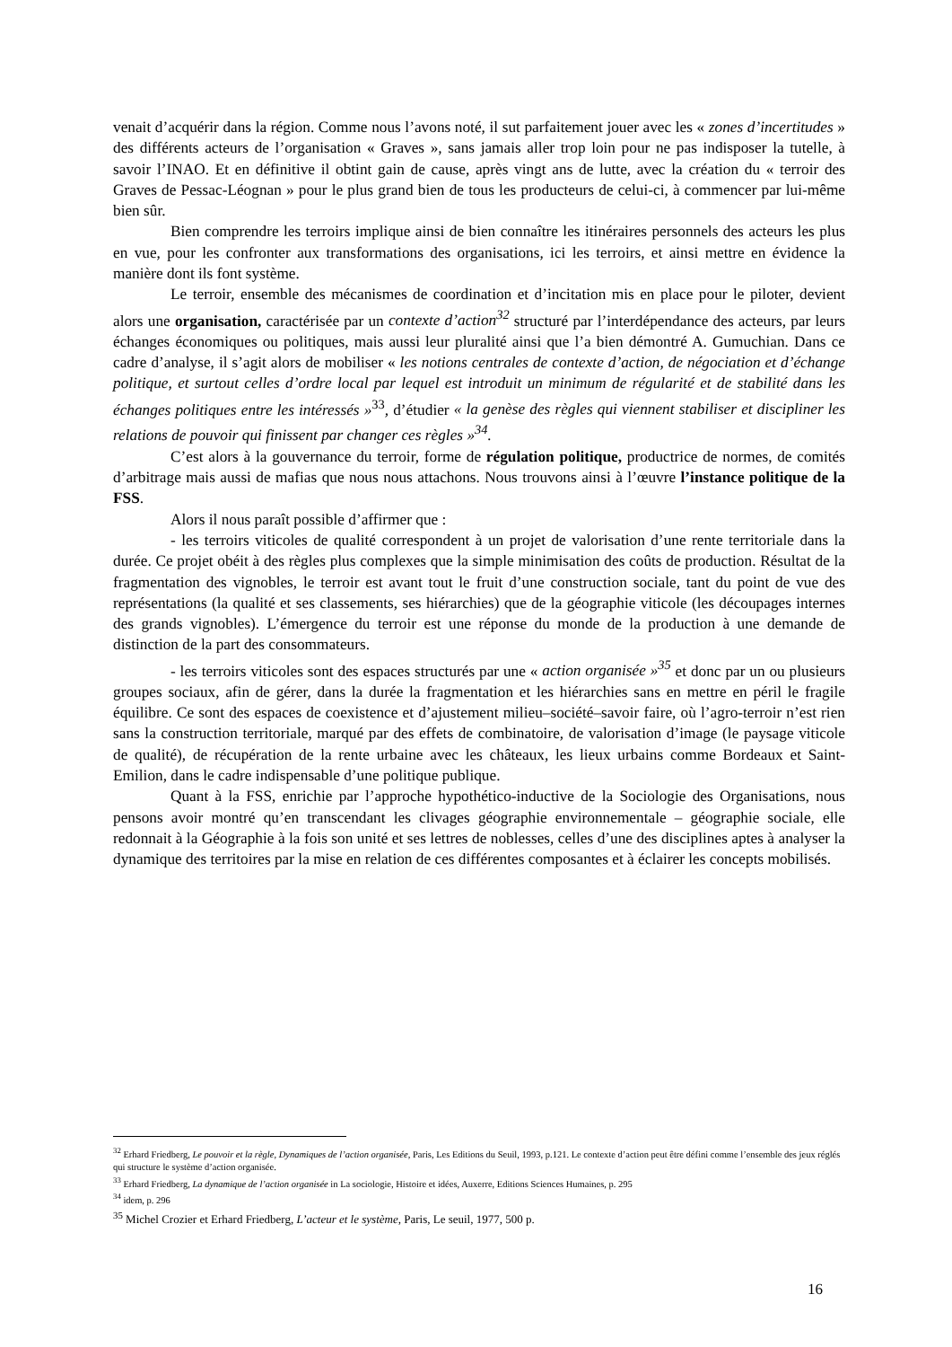venait d’acquérir dans la région. Comme nous l’avons noté, il sut parfaitement jouer avec les « zones d’incertitudes » des différents acteurs de l’organisation « Graves », sans jamais aller trop loin pour ne pas indisposer la tutelle, à savoir l’INAO. Et en définitive il obtint gain de cause, après vingt ans de lutte, avec la création du « terroir des Graves de Pessac-Léognan » pour le plus grand bien de tous les producteurs de celui-ci, à commencer par lui-même bien sûr.
Bien comprendre les terroirs implique ainsi de bien connaître les itinéraires personnels des acteurs les plus en vue, pour les confronter aux transformations des organisations, ici les terroirs, et ainsi mettre en évidence la manière dont ils font système.
Le terroir, ensemble des mécanismes de coordination et d’incitation mis en place pour le piloter, devient alors une organisation, caractérisée par un contexte d’action<sup>32</sup> structuré par l’interdépendance des acteurs, par leurs échanges économiques ou politiques, mais aussi leur pluralité ainsi que l’a bien démontré A. Gumuchian. Dans ce cadre d’analyse, il s’agit alors de mobiliser « les notions centrales de contexte d’action, de négociation et d’échange politique, et surtout celles d’ordre local par lequel est introduit un minimum de régularité et de stabilité dans les échanges politiques entre les intéressés »<sup>33</sup>, d’étudier « la genèse des règles qui viennent stabiliser et discipliner les relations de pouvoir qui finissent par changer ces règles »<sup>34</sup>.
C’est alors à la gouvernance du terroir, forme de régulation politique, productrice de normes, de comités d’arbitrage mais aussi de mafias que nous nous attachons. Nous trouvons ainsi à l’œuvre l’instance politique de la FSS.
Alors il nous paraît possible d’affirmer que :
- les terroirs viticoles de qualité correspondent à un projet de valorisation d’une rente territoriale dans la durée. Ce projet obéit à des règles plus complexes que la simple minimisation des coûts de production. Résultat de la fragmentation des vignobles, le terroir est avant tout le fruit d’une construction sociale, tant du point de vue des représentations (la qualité et ses classements, ses hiérarchies) que de la géographie viticole (les découpages internes des grands vignobles). L’émergence du terroir est une réponse du monde de la production à une demande de distinction de la part des consommateurs.
- les terroirs viticoles sont des espaces structurés par une « action organisée »<sup>35</sup> et donc par un ou plusieurs groupes sociaux, afin de gérer, dans la durée la fragmentation et les hiérarchies sans en mettre en péril le fragile équilibre. Ce sont des espaces de coexistence et d’ajustement milieu–société–savoir faire, où l’agro-terroir n’est rien sans la construction territoriale, marqué par des effets de combinatoire, de valorisation d’image (le paysage viticole de qualité), de récupération de la rente urbaine avec les châteaux, les lieux urbains comme Bordeaux et Saint-Emilion, dans le cadre indispensable d’une politique publique.
Quant à la FSS, enrichie par l’approche hypothético-inductive de la Sociologie des Organisations, nous pensons avoir montré qu’en transcendant les clivages géographie environnementale – géographie sociale, elle redonnait à la Géographie à la fois son unité et ses lettres de noblesses, celles d’une des disciplines aptes à analyser la dynamique des territoires par la mise en relation de ces différentes composantes et à éclairer les concepts mobilisés.
<sup>32</sup> Erhard Friedberg, Le pouvoir et la règle, Dynamiques de l’action organisée, Paris, Les Editions du Seuil, 1993, p.121. Le contexte d’action peut être défini comme l’ensemble des jeux réglés qui structure le système d’action organisée.
<sup>33</sup> Erhard Friedberg, La dynamique de l’action organisée in La sociologie, Histoire et idées, Auxerre, Editions Sciences Humaines, p. 295
<sup>34</sup> idem, p. 296
<sup>35</sup> Michel Crozier et Erhard Friedberg, L’acteur et le système, Paris, Le seuil, 1977, 500 p.
16